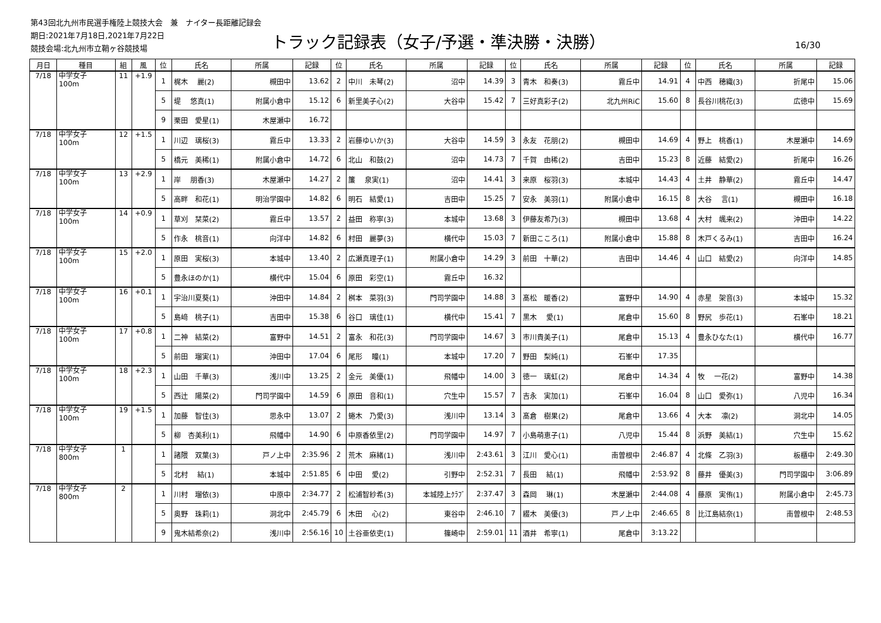第43回北九州市民選手権陸上競技大会　兼　ナイター長距離記録会
期日:2021年7月18日,2021年7月22日
競技会場:北九州市立鞘ヶ谷競技場
トラック記録表（女子/予選・準決勝・決勝）
16/30
| 月日 | 種目 | 組 | 風 | 位 | 氏名 | 所属 | 記録 | 位 | 氏名 | 所属 | 記録 | 位 | 氏名 | 所属 | 記録 | 位 | 氏名 | 所属 | 記録 |
| --- | --- | --- | --- | --- | --- | --- | --- | --- | --- | --- | --- | --- | --- | --- | --- | --- | --- | --- | --- |
| 7/18 | 中学女子 100m | 11 | +1.9 | 1 | 梶木 麗(2) | 槻田中 | 13.62 | 2 | 中川 未琴(2) | 沼中 | 14.39 | 3 | 青木 和奏(3) | 霧丘中 | 14.91 | 4 | 中西 穂織(3) | 折尾中 | 15.06 |
| | | | | 5 | 堤 悠真(1) | 附属小倉中 | 15.12 | 6 | 新里美子心(2) | 大谷中 | 15.42 | 7 | 三好真彩子(2) | 北九州RiC | 15.60 | 8 | 長谷川桃花(3) | 広徳中 | 15.69 |
| | | | | 9 | 栗田 愛星(1) | 木屋瀬中 | 16.72 | | | | | | | | | | | | |
| 7/18 | 中学女子 100m | 12 | +1.5 | 1 | 川辺 璃桜(3) | 霧丘中 | 13.33 | 2 | 岩藤ゆいか(3) | 大谷中 | 14.59 | 3 | 永友 花朋(2) | 槻田中 | 14.69 | 4 | 野上 桃香(1) | 木屋瀬中 | 14.69 |
| | | | | 5 | 橋元 美稀(1) | 附属小倉中 | 14.72 | 6 | 北山 和鼓(2) | 沼中 | 14.73 | 7 | 千賀 由稀(2) | 吉田中 | 15.23 | 8 | 近藤 結愛(2) | 折尾中 | 16.26 |
| 7/18 | 中学女子 100m | 13 | +2.9 | 1 | 岸 朋香(3) | 木屋瀬中 | 14.27 | 2 | 簾 泉実(1) | 沼中 | 14.41 | 3 | 来原 桜羽(3) | 本城中 | 14.43 | 4 | 土井 静華(2) | 霧丘中 | 14.47 |
| | | | | 5 | 高畔 和花(1) | 明治学園中 | 14.82 | 6 | 明石 結愛(1) | 吉田中 | 15.25 | 7 | 安永 美羽(1) | 附属小倉中 | 16.15 | 8 | 大谷 言(1) | 槻田中 | 16.18 |
| 7/18 | 中学女子 100m | 14 | +0.9 | 1 | 草刈 栞菜(2) | 霧丘中 | 13.57 | 2 | 益田 称寧(3) | 本城中 | 13.68 | 3 | 伊藤友希乃(3) | 槻田中 | 13.68 | 4 | 大村 颯来(2) | 沖田中 | 14.22 |
| | | | | 5 | 作永 桃音(1) | 向洋中 | 14.82 | 6 | 村田 麗夢(3) | 横代中 | 15.03 | 7 | 新田こころ(1) | 附属小倉中 | 15.88 | 8 | 木戸くるみ(1) | 吉田中 | 16.24 |
| 7/18 | 中学女子 100m | 15 | +2.0 | 1 | 原田 実桜(3) | 本城中 | 13.40 | 2 | 広瀬真理子(1) | 附属小倉中 | 14.29 | 3 | 前田 十華(2) | 吉田中 | 14.46 | 4 | 山口 結愛(2) | 向洋中 | 14.85 |
| | | | | 5 | 豊永ほのか(1) | 横代中 | 15.04 | 6 | 原田 彩空(1) | 霧丘中 | 16.32 | | | | | | | | |
| 7/18 | 中学女子 100m | 16 | +0.1 | 1 | 宇治川夏葵(1) | 沖田中 | 14.84 | 2 | 桝本 菜羽(3) | 門司学園中 | 14.88 | 3 | 髙松 暖香(2) | 富野中 | 14.90 | 4 | 赤星 架音(3) | 本城中 | 15.32 |
| | | | | 5 | 島﨑 桃子(1) | 吉田中 | 15.38 | 6 | 谷口 璃佳(1) | 横代中 | 15.41 | 7 | 黒木 愛(1) | 尾倉中 | 15.60 | 8 | 野尻 歩花(1) | 石峯中 | 18.21 |
| 7/18 | 中学女子 100m | 17 | +0.8 | 1 | 二神 結菜(2) | 富野中 | 14.51 | 2 | 富永 和花(3) | 門司学園中 | 14.67 | 3 | 市川貴美子(1) | 尾倉中 | 15.13 | 4 | 豊永ひなた(1) | 横代中 | 16.77 |
| | | | | 5 | 前田 瑠実(1) | 沖田中 | 17.04 | 6 | 尾形 瞳(1) | 本城中 | 17.20 | 7 | 野田 梨純(1) | 石峯中 | 17.35 | | | | |
| 7/18 | 中学女子 100m | 18 | +2.3 | 1 | 山田 千華(3) | 浅川中 | 13.25 | 2 | 金元 美優(1) | 飛幡中 | 14.00 | 3 | 徳一 璃虹(2) | 尾倉中 | 14.34 | 4 | 牧 一花(2) | 富野中 | 14.38 |
| | | | | 5 | 西辻 陽菜(2) | 門司学園中 | 14.59 | 6 | 原田 音和(1) | 穴生中 | 15.57 | 7 | 吉永 実加(1) | 石峯中 | 16.04 | 8 | 山口 愛弥(1) | 八児中 | 16.34 |
| 7/18 | 中学女子 100m | 19 | +1.5 | 1 | 加藤 智佳(3) | 思永中 | 13.07 | 2 | 蜷木 乃愛(3) | 浅川中 | 13.14 | 3 | 髙倉 樹果(2) | 尾倉中 | 13.66 | 4 | 大本 凛(2) | 洞北中 | 14.05 |
| | | | | 5 | 柳 杏美利(1) | 飛幡中 | 14.90 | 6 | 中原香依里(2) | 門司学園中 | 14.97 | 7 | 小島萌恵子(1) | 八児中 | 15.44 | 8 | 浜野 美結(1) | 穴生中 | 15.62 |
| 7/18 | 中学女子 800m | 1 | | 1 | 諸隈 双葉(3) | 戸ノ上中 | 2:35.96 | 2 | 荒木 麻緒(1) | 浅川中 | 2:43.61 | 3 | 江川 愛心(1) | 南曽根中 | 2:46.87 | 4 | 北條 乙羽(3) | 板櫃中 | 2:49.30 |
| | | | | 5 | 北村 結(1) | 本城中 | 2:51.85 | 6 | 中田 愛(2) | 引野中 | 2:52.31 | 7 | 長田 結(1) | 飛幡中 | 2:53.92 | 8 | 藤井 優美(3) | 門司学園中 | 3:06.89 |
| 7/18 | 中学女子 800m | 2 | | 1 | 川村 瑠依(3) | 中原中 | 2:34.77 | 2 | 松浦智紗希(3) | 本城陸上ｸﾗﾌﾞ | 2:37.47 | 3 | 森岡 琳(1) | 木屋瀬中 | 2:44.08 | 4 | 藤原 実侑(1) | 附属小倉中 | 2:45.73 |
| | | | | 5 | 奥野 珠莉(1) | 洞北中 | 2:45.79 | 6 | 木田 心(2) | 東谷中 | 2:46.10 | 7 | 綴木 美優(3) | 戸ノ上中 | 2:46.65 | 8 | 比江島結奈(1) | 南曽根中 | 2:48.53 |
| | | | | 9 | 鬼木結希奈(2) | 浅川中 | 2:56.16 | 10 | 土谷亜依吏(1) | 篠崎中 | 2:59.01 | 11 | 酒井 希寧(1) | 尾倉中 | 3:13.22 | | | | |